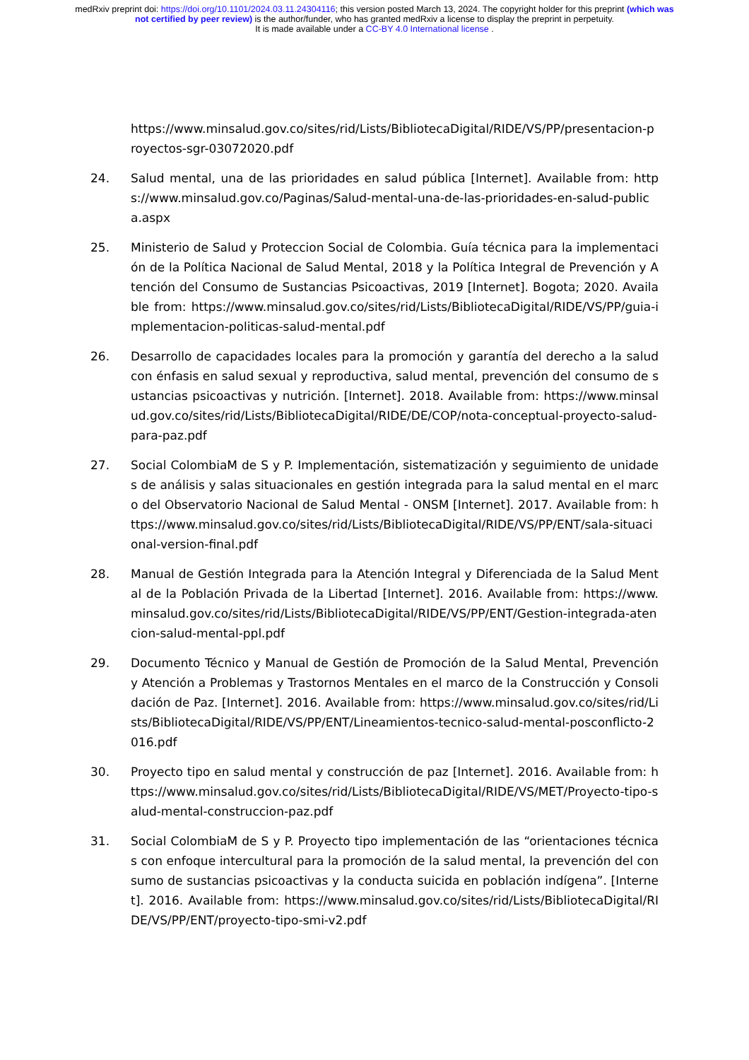medRxiv preprint doi: https://doi.org/10.1101/2024.03.11.24304116; this version posted March 13, 2024. The copyright holder for this preprint (which was not certified by peer review) is the author/funder, who has granted medRxiv a license to display the preprint in perpetuity.
It is made available under a CC-BY 4.0 International license .
https://www.minsalud.gov.co/sites/rid/Lists/BibliotecaDigital/RIDE/VS/PP/presentacion-proyectos-sgr-03072020.pdf
24. Salud mental, una de las prioridades en salud pública [Internet]. Available from: https://www.minsalud.gov.co/Paginas/Salud-mental-una-de-las-prioridades-en-salud-publica.aspx
25. Ministerio de Salud y Proteccion Social de Colombia. Guía técnica para la implementación de la Política Nacional de Salud Mental, 2018 y la Política Integral de Prevención y Atención del Consumo de Sustancias Psicoactivas, 2019 [Internet]. Bogota; 2020. Available from: https://www.minsalud.gov.co/sites/rid/Lists/BibliotecaDigital/RIDE/VS/PP/guia-implementacion-politicas-salud-mental.pdf
26. Desarrollo de capacidades locales para la promoción y garantía del derecho a la salud con énfasis en salud sexual y reproductiva, salud mental, prevención del consumo de sustancias psicoactivas y nutrición. [Internet]. 2018. Available from: https://www.minsalud.gov.co/sites/rid/Lists/BibliotecaDigital/RIDE/DE/COP/nota-conceptual-proyecto-salud-para-paz.pdf
27. Social ColombiaM de S y P. Implementación, sistematización y seguimiento de unidades de análisis y salas situacionales en gestión integrada para la salud mental en el marco del Observatorio Nacional de Salud Mental - ONSM [Internet]. 2017. Available from: https://www.minsalud.gov.co/sites/rid/Lists/BibliotecaDigital/RIDE/VS/PP/ENT/sala-situacional-version-final.pdf
28. Manual de Gestión Integrada para la Atención Integral y Diferenciada de la Salud Mental de la Población Privada de la Libertad [Internet]. 2016. Available from: https://www.minsalud.gov.co/sites/rid/Lists/BibliotecaDigital/RIDE/VS/PP/ENT/Gestion-integrada-atencion-salud-mental-ppl.pdf
29. Documento Técnico y Manual de Gestión de Promoción de la Salud Mental, Prevención y Atención a Problemas y Trastornos Mentales en el marco de la Construcción y Consolidación de Paz. [Internet]. 2016. Available from: https://www.minsalud.gov.co/sites/rid/Lists/BibliotecaDigital/RIDE/VS/PP/ENT/Lineamientos-tecnico-salud-mental-posconflicto-2016.pdf
30. Proyecto tipo en salud mental y construcción de paz [Internet]. 2016. Available from: https://www.minsalud.gov.co/sites/rid/Lists/BibliotecaDigital/RIDE/VS/MET/Proyecto-tipo-salud-mental-construccion-paz.pdf
31. Social ColombiaM de S y P. Proyecto tipo implementación de las “orientaciones técnicas con enfoque intercultural para la promoción de la salud mental, la prevención del consumo de sustancias psicoactivas y la conducta suicida en población indígena”. [Internet]. 2016. Available from: https://www.minsalud.gov.co/sites/rid/Lists/BibliotecaDigital/RIDE/VS/PP/ENT/proyecto-tipo-smi-v2.pdf